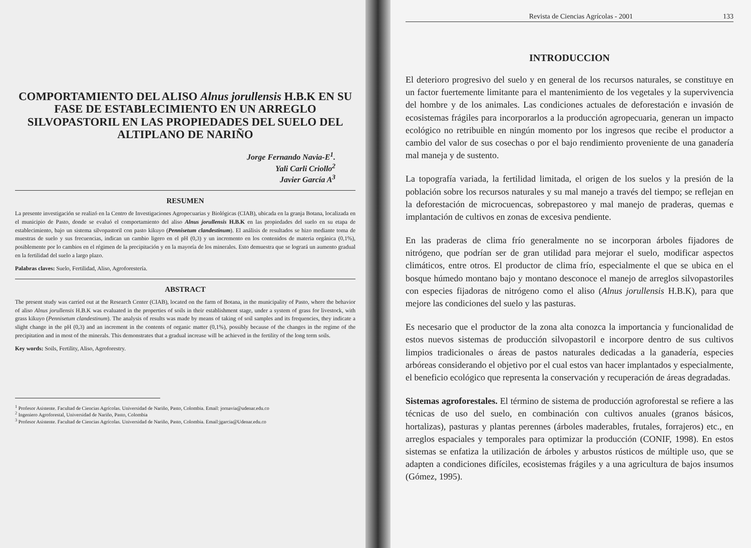COMPORTAMIENTO DEL ALISO Alnus jorullensis H.B.K EN SU FASE DE ESTABLECIMIENTO EN UN ARREGLO SILVOPASTORIL EN LAS PROPIEDADES DEL SUELO DEL ALTIPLANO DE NARIÑO
Jorge Fernando Navia-E<sup>1</sup>.
Yali Carli Criollo<sup>2</sup>
Javier García A<sup>3</sup>
RESUMEN
La presente investigación se realizó en la Centro de Investigaciones Agropecuarias y Biológicas (CIAB), ubicada en la granja Botana, localizada en el municipio de Pasto, donde se evaluó el comportamiento del aliso Alnus jorullensis H.B.K en las propiedades del suelo en su etapa de establecimiento, bajo un sistema silvopastoril con pasto kikuyo (Pennisetum clandestinum). El análisis de resultados se hizo mediante toma de muestras de suelo y sus frecuencias, indican un cambio ligero en el pH (0,3) y un incremento en los contenidos de materia orgánica (0,1%), posiblemente por lo cambios en el régimen de la precipitación y en la mayoría de los minerales. Esto demuestra que se logrará un aumento gradual en la fertilidad del suelo a largo plazo.
Palabras claves: Suelo, Fertilidad, Aliso, Agroforestería.
ABSTRACT
The present study was carried out at the Research Center (CIAB), located on the farm of Botana, in the municipality of Pasto, where the behavior of aliso Alnus jorullensis H.B.K was evaluated in the properties of soils in their establishment stage, under a system of grass for livestock, with grass kikuyo (Pennisetum clandestinum). The analysis of results was made by means of taking of soil samples and its frequencies, they indicate a slight change in the pH (0,3) and an increment in the contents of organic matter (0,1%), possibly because of the changes in the regime of the precipitation and in most of the minerals. This demonstrates that a gradual increase will be achieved in the fertility of the long term soils.
Key words: Soils, Fertility, Aliso, Agroforestry.
<sup>1</sup> Profesor Asistente. Facultad de Ciencias Agrícolas. Universidad de Nariño, Pasto, Colombia. Email: jornavia@udenar.edu.co
<sup>2</sup> Ingeniero Agroforestal, Universidad de Nariño, Pasto, Colombia
<sup>3</sup> Profesor Asistente. Facultad de Ciencias Agrícolas. Universidad de Nariño, Pasto, Colombia. Email:jgarcia@Udenar.edu.co
Revista de Ciencias Agrícolas - 2001 133
INTRODUCCION
El deterioro progresivo del suelo y en general de los recursos naturales, se constituye en un factor fuertemente limitante para el mantenimiento de los vegetales y la supervivencia del hombre y de los animales. Las condiciones actuales de deforestación e invasión de ecosistemas frágiles para incorporarlos a la producción agropecuaria, generan un impacto ecológico no retribuible en ningún momento por los ingresos que recibe el productor a cambio del valor de sus cosechas o por el bajo rendimiento proveniente de una ganadería mal maneja y de sustento.
La topografía variada, la fertilidad limitada, el origen de los suelos y la presión de la población sobre los recursos naturales y su mal manejo a través del tiempo; se reflejan en la deforestación de microcuencas, sobrepastoreo y mal manejo de praderas, quemas e implantación de cultivos en zonas de excesiva pendiente.
En las praderas de clima frío generalmente no se incorporan árboles fijadores de nitrógeno, que podrían ser de gran utilidad para mejorar el suelo, modificar aspectos climáticos, entre otros. El productor de clima frío, especialmente el que se ubica en el bosque húmedo montano bajo y montano desconoce el manejo de arreglos silvopastoriles con especies fijadoras de nitrógeno como el aliso (Alnus jorullensis H.B.K), para que mejore las condiciones del suelo y las pasturas.
Es necesario que el productor de la zona alta conozca la importancia y funcionalidad de estos nuevos sistemas de producción silvopastoril e incorpore dentro de sus cultivos limpios tradicionales o áreas de pastos naturales dedicadas a la ganadería, especies arbóreas considerando el objetivo por el cual estos van hacer implantados y especialmente, el beneficio ecológico que representa la conservación y recuperación de áreas degradadas.
Sistemas agroforestales. El término de sistema de producción agroforestal se refiere a las técnicas de uso del suelo, en combinación con cultivos anuales (granos básicos, hortalizas), pasturas y plantas perennes (árboles maderables, frutales, forrajeros) etc., en arreglos espaciales y temporales para optimizar la producción (CONIF, 1998). En estos sistemas se enfatiza la utilización de árboles y arbustos rústicos de múltiple uso, que se adapten a condiciones difíciles, ecosistemas frágiles y a una agricultura de bajos insumos (Gómez, 1995).